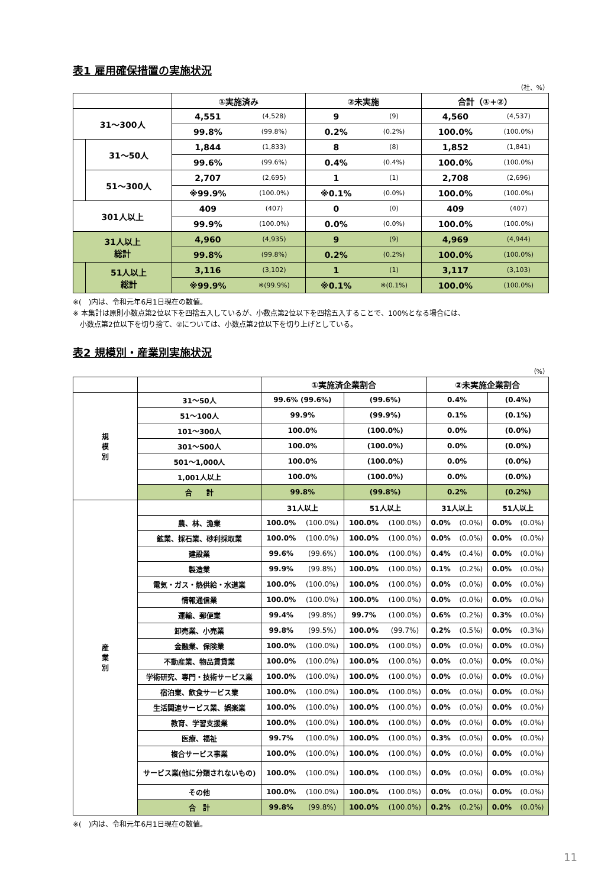表1 雇用確保措置の実施状況
（社、%）
| | | ①実施済み | | ②未実施 | | 合計（①+②） | |
| --- | --- | --- | --- | --- | --- | --- | --- |
| 31～300人 | | 4,551 | (4,528) | 9 | (9) | 4,560 | (4,537) |
| | | 99.8% | (99.8%) | 0.2% | (0.2%) | 100.0% | (100.0%) |
| | 31～50人 | 1,844 | (1,833) | 8 | (8) | 1,852 | (1,841) |
| | | 99.6% | (99.6%) | 0.4% | (0.4%) | 100.0% | (100.0%) |
| | 51～300人 | 2,707 | (2,695) | 1 | (1) | 2,708 | (2,696) |
| | | ※99.9% | (100.0%) | ※0.1% | (0.0%) | 100.0% | (100.0%) |
| 301人以上 | | 409 | (407) | 0 | (0) | 409 | (407) |
| | | 99.9% | (100.0%) | 0.0% | (0.0%) | 100.0% | (100.0%) |
| 31人以上 総計 | | 4,960 | (4,935) | 9 | (9) | 4,969 | (4,944) |
| | | 99.8% | (99.8%) | 0.2% | (0.2%) | 100.0% | (100.0%) |
| | 51人以上 総計 | 3,116 | (3,102) | 1 | (1) | 3,117 | (3,103) |
| | | ※99.9% | ※(99.9%) | ※0.1% | ※(0.1%) | 100.0% | (100.0%) |
※(　)内は、令和元年6月1日現在の数値。
※ 本集計は原則小数点第2位以下を四捨五入しているが、小数点第2位以下を四捨五入することで、100%となる場合には、
　小数点第2位以下を切り捨て、②については、小数点第2位以下を切り上げとしている。
表2 規模別・産業別実施状況
（%）
| | | ①実施済企業割合 | | | | ②未実施企業割合 | | | |
| --- | --- | --- | --- | --- | --- | --- | --- | --- | --- |
| 規 模 別 | 31～50人 | 99.6% (99.6%) | | (99.6%) | | 0.4% | | (0.4%) | |
| | 51～100人 | 99.9% | | (99.9%) | | 0.1% | | (0.1%) | |
| | 101～300人 | 100.0% | | (100.0%) | | 0.0% | | (0.0%) | |
| | 301～500人 | 100.0% | | (100.0%) | | 0.0% | | (0.0%) | |
| | 501～1,000人 | 100.0% | | (100.0%) | | 0.0% | | (0.0%) | |
| | 1,001人以上 | 100.0% | | (100.0%) | | 0.0% | | (0.0%) | |
| | 合 計 | 99.8% | | (99.8%) | | 0.2% | | (0.2%) | |
| 産 業 別 | | 31人以上 | | 51人以上 | | 31人以上 | | 51人以上 | |
| | 農、林、漁業 | 100.0% | (100.0%) | 100.0% | (100.0%) | 0.0% | (0.0%) | 0.0% | (0.0%) |
| | 鉱業、採石業、砂利採取業 | 100.0% | (100.0%) | 100.0% | (100.0%) | 0.0% | (0.0%) | 0.0% | (0.0%) |
| | 建設業 | 99.6% | (99.6%) | 100.0% | (100.0%) | 0.4% | (0.4%) | 0.0% | (0.0%) |
| | 製造業 | 99.9% | (99.8%) | 100.0% | (100.0%) | 0.1% | (0.2%) | 0.0% | (0.0%) |
| | 電気・ガス・熱供給・水道業 | 100.0% | (100.0%) | 100.0% | (100.0%) | 0.0% | (0.0%) | 0.0% | (0.0%) |
| | 情報通信業 | 100.0% | (100.0%) | 100.0% | (100.0%) | 0.0% | (0.0%) | 0.0% | (0.0%) |
| | 運輸、郵便業 | 99.4% | (99.8%) | 99.7% | (100.0%) | 0.6% | (0.2%) | 0.3% | (0.0%) |
| | 卸売業、小売業 | 99.8% | (99.5%) | 100.0% | (99.7%) | 0.2% | (0.5%) | 0.0% | (0.3%) |
| | 金融業、保険業 | 100.0% | (100.0%) | 100.0% | (100.0%) | 0.0% | (0.0%) | 0.0% | (0.0%) |
| | 不動産業、物品賃貸業 | 100.0% | (100.0%) | 100.0% | (100.0%) | 0.0% | (0.0%) | 0.0% | (0.0%) |
| | 学術研究、専門・技術サービス業 | 100.0% | (100.0%) | 100.0% | (100.0%) | 0.0% | (0.0%) | 0.0% | (0.0%) |
| | 宿泊業、飲食サービス業 | 100.0% | (100.0%) | 100.0% | (100.0%) | 0.0% | (0.0%) | 0.0% | (0.0%) |
| | 生活関連サービス業、娯楽業 | 100.0% | (100.0%) | 100.0% | (100.0%) | 0.0% | (0.0%) | 0.0% | (0.0%) |
| | 教育、学習支援業 | 100.0% | (100.0%) | 100.0% | (100.0%) | 0.0% | (0.0%) | 0.0% | (0.0%) |
| | 医療、福祉 | 99.7% | (100.0%) | 100.0% | (100.0%) | 0.3% | (0.0%) | 0.0% | (0.0%) |
| | 複合サービス事業 | 100.0% | (100.0%) | 100.0% | (100.0%) | 0.0% | (0.0%) | 0.0% | (0.0%) |
| | サービス業(他に分類されないもの) | 100.0% | (100.0%) | 100.0% | (100.0%) | 0.0% | (0.0%) | 0.0% | (0.0%) |
| | その他 | 100.0% | (100.0%) | 100.0% | (100.0%) | 0.0% | (0.0%) | 0.0% | (0.0%) |
| | 合 計 | 99.8% | (99.8%) | 100.0% | (100.0%) | 0.2% | (0.2%) | 0.0% | (0.0%) |
※(　)内は、令和元年6月1日現在の数値。
11